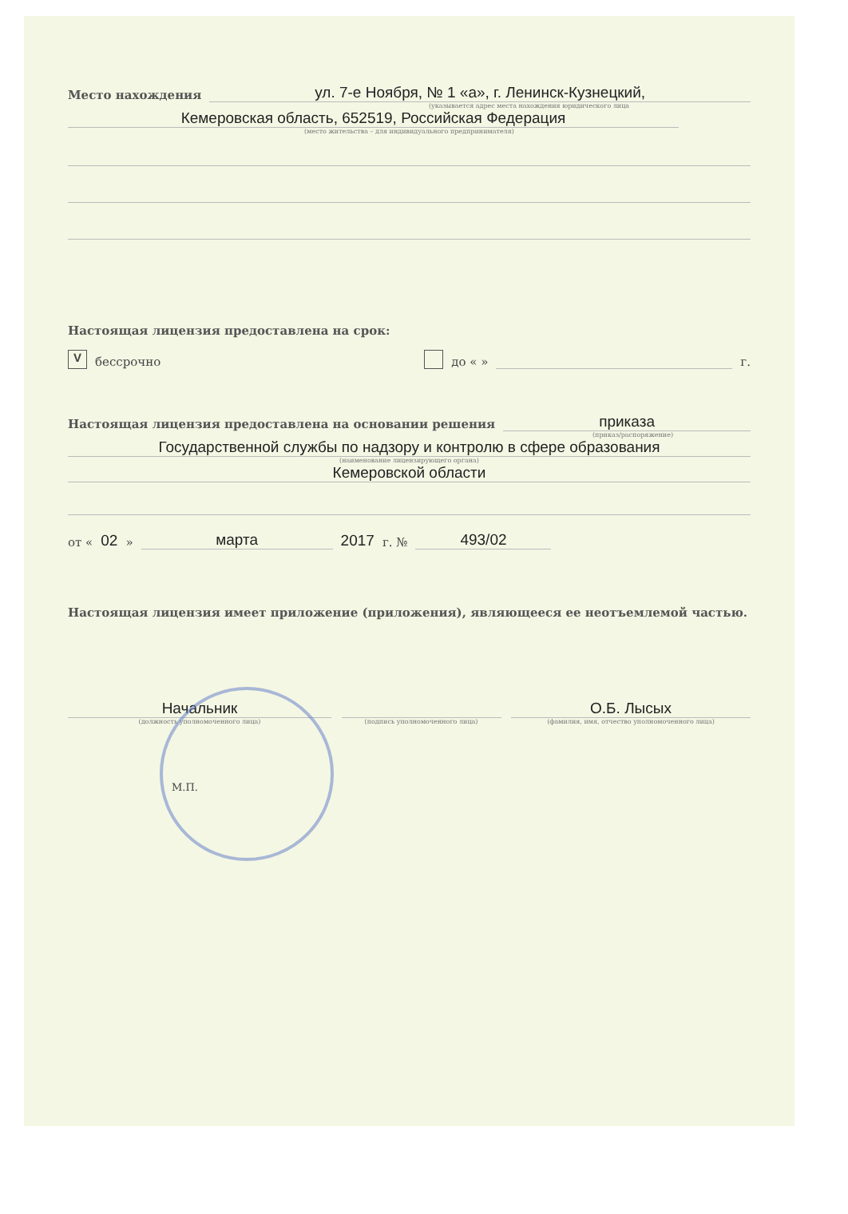Место нахождения ул. 7-е Ноября, № 1 «а», г. Ленинск-Кузнецкий,
(указывается адрес места нахождения юридического лица
Кемеровская область, 652519, Российская Федерация
(место жительства – для индивидуального предпринимателя)
Настоящая лицензия предоставлена на срок:
V бессрочно до « » г.
Настоящая лицензия предоставлена на основании решения приказа
(приказ/распоряжение)
Государственной службы по надзору и контролю в сфере образования
(наименование лицензирующего органа)
Кемеровской области
от « 02 » марта 2017 г. № 493/02
Настоящая лицензия имеет приложение (приложения), являющееся ее неотъемлемой частью.
Начальник
(должность уполномоченного лица)
(подпись уполномоченного лица)
О.Б. Лысых
(фамилия, имя, отчество уполномоченного лица)
М.П.